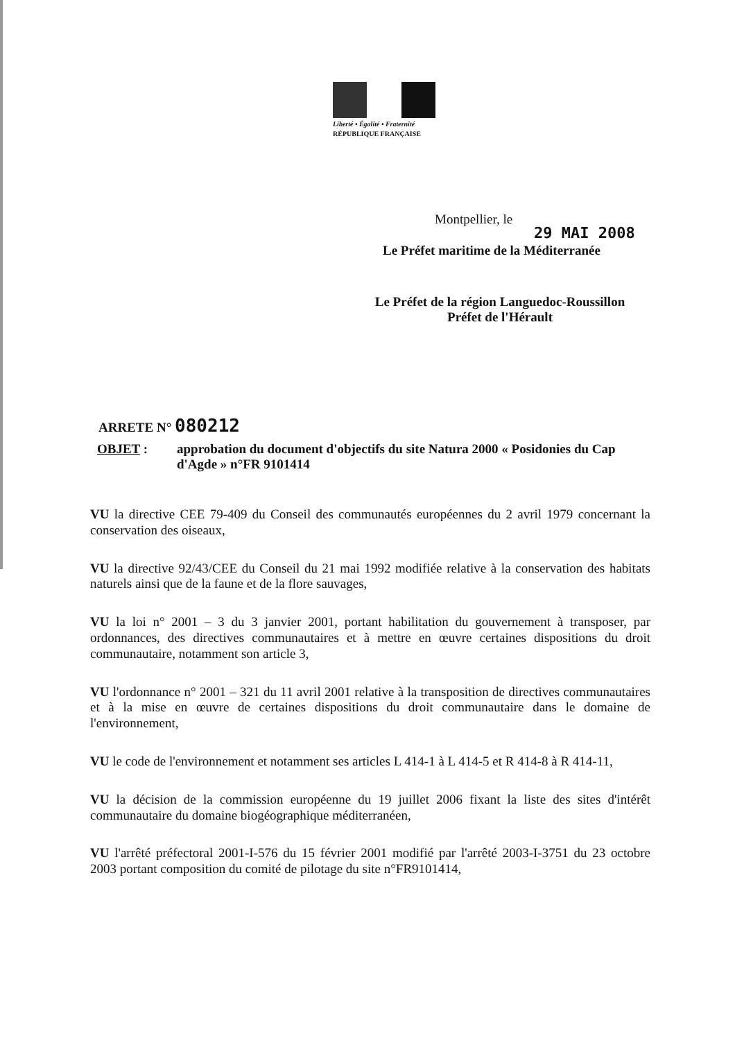Liberté • Égalité • Fraternité
RÉPUBLIQUE FRANÇAISE
Montpellier, le
29 MAI 2008
Le Préfet maritime de la Méditerranée
Le Préfet de la région Languedoc-Roussillon
Préfet de l'Hérault
ARRETE N° 080212
OBJET : approbation du document d'objectifs du site Natura 2000 « Posidonies du Cap d'Agde » n°FR 9101414
VU la directive CEE 79-409 du Conseil des communautés européennes du 2 avril 1979 concernant la conservation des oiseaux,
VU la directive 92/43/CEE du Conseil du 21 mai 1992 modifiée relative à la conservation des habitats naturels ainsi que de la faune et de la flore sauvages,
VU la loi n° 2001 – 3 du 3 janvier 2001, portant habilitation du gouvernement à transposer, par ordonnances, des directives communautaires et à mettre en œuvre certaines dispositions du droit communautaire, notamment son article 3,
VU l'ordonnance n° 2001 – 321 du 11 avril 2001 relative à la transposition de directives communautaires et à la mise en œuvre de certaines dispositions du droit communautaire dans le domaine de l'environnement,
VU le code de l'environnement et notamment ses articles L 414-1 à L 414-5 et R 414-8 à R 414-11,
VU la décision de la commission européenne du 19 juillet 2006 fixant la liste des sites d'intérêt communautaire du domaine biogéographique méditerranéen,
VU l'arrêté préfectoral 2001-I-576 du 15 février 2001 modifié par l'arrêté 2003-I-3751 du 23 octobre 2003 portant composition du comité de pilotage du site n°FR9101414,